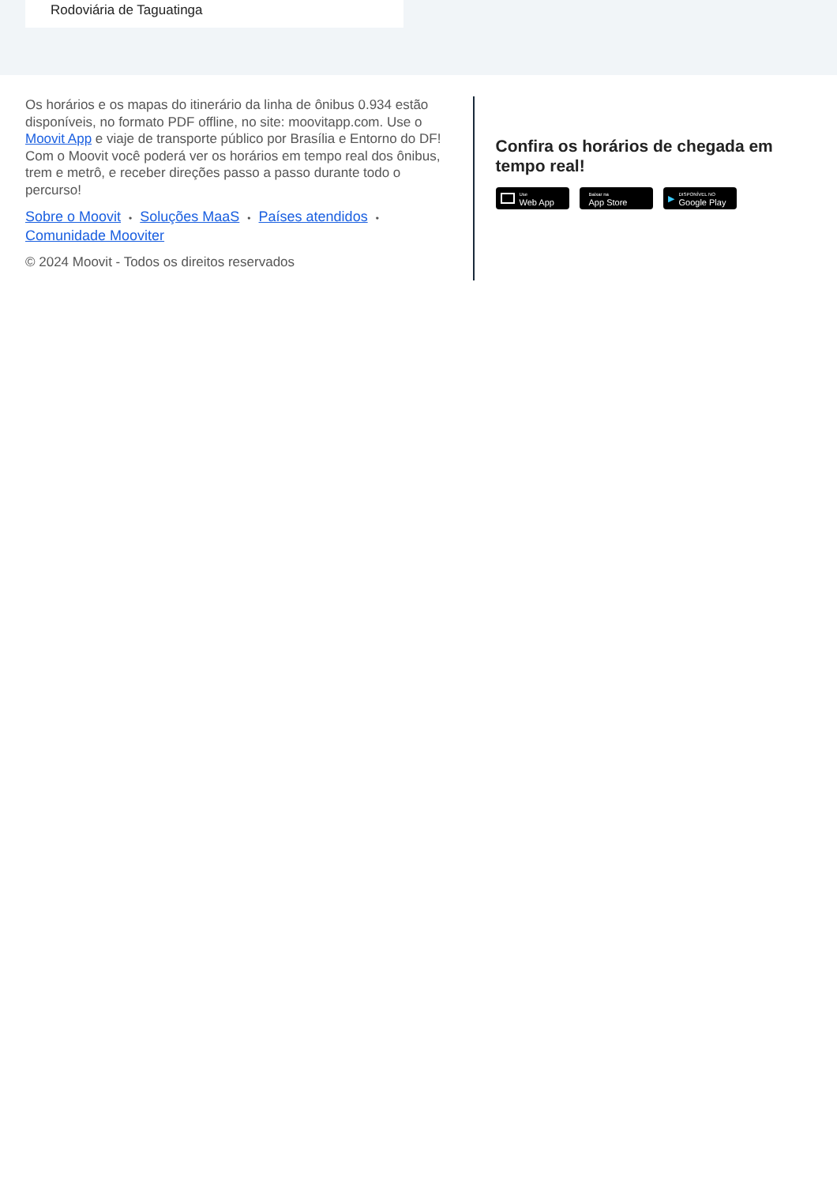Rodoviária de Taguatinga
Os horários e os mapas do itinerário da linha de ônibus 0.934 estão disponíveis, no formato PDF offline, no site: moovitapp.com. Use o Moovit App e viaje de transporte público por Brasília e Entorno do DF! Com o Moovit você poderá ver os horários em tempo real dos ônibus, trem e metrô, e receber direções passo a passo durante todo o percurso!
Sobre o Moovit • Soluções MaaS • Países atendidos •
Comunidade Mooviter
© 2024 Moovit - Todos os direitos reservados
Confira os horários de chegada em tempo real!
Use
Web App
Baixar na
App Store
▶
DISPONÍVEL NO
Google Play